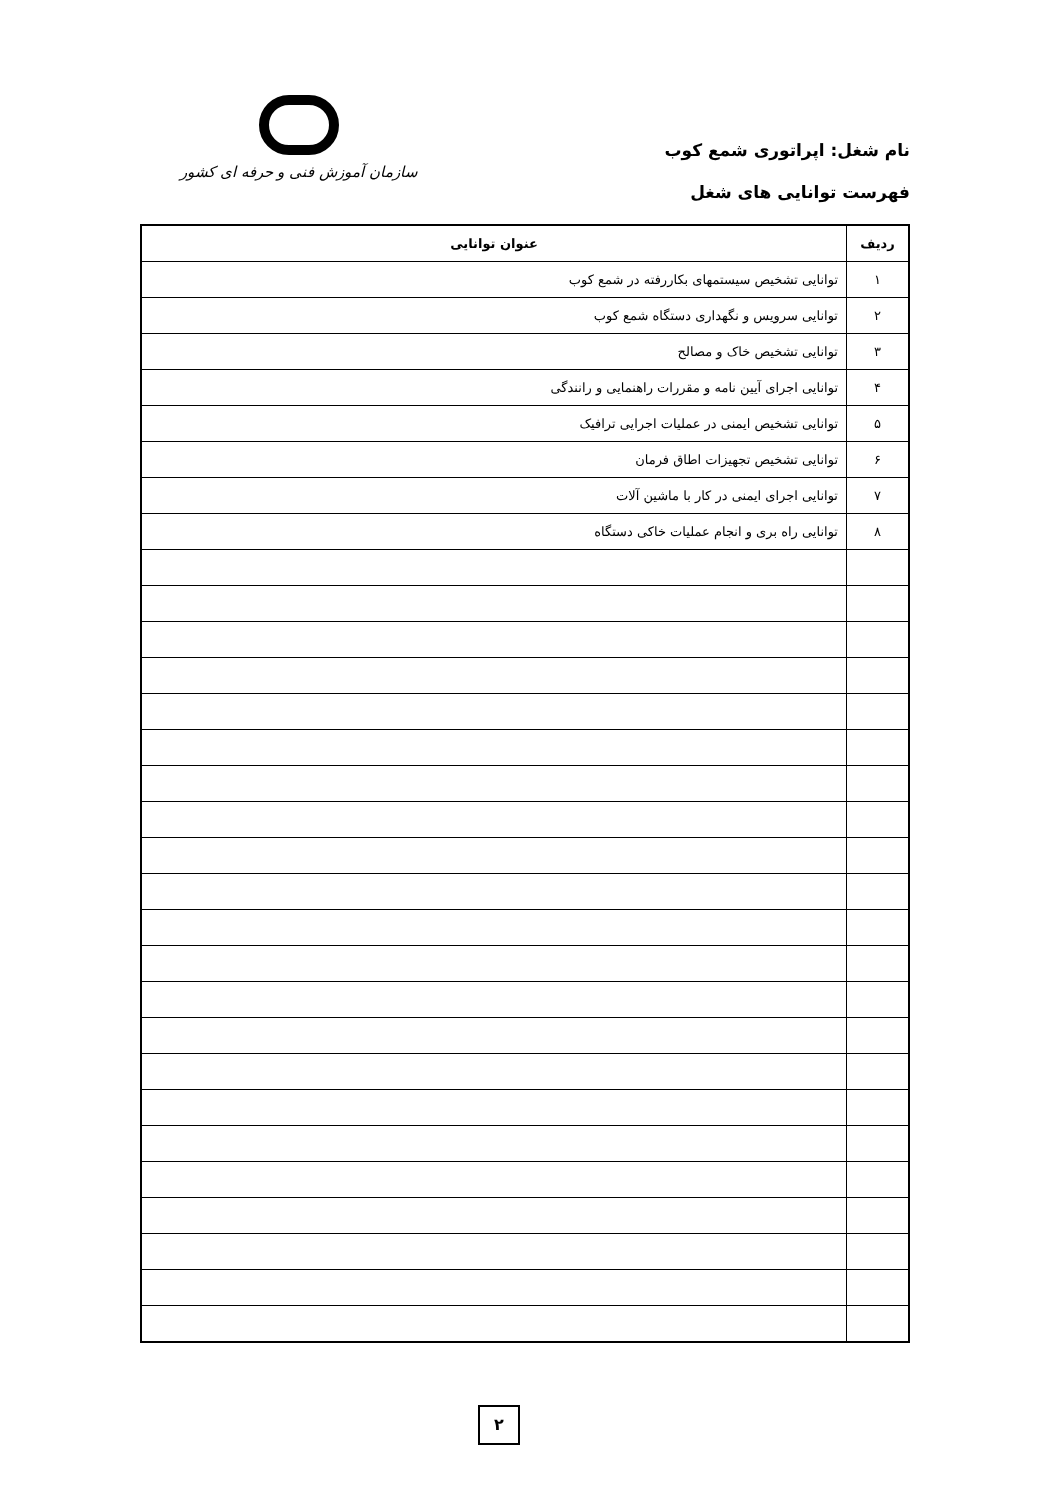نام شغل: اپراتوری شمع کوب
فهرست توانایی های شغل
سازمان آموزش فنی و حرفه ای کشور
| ردیف | عنوان توانایی |
| --- | --- |
| ۱ | توانایی تشخیص سیستمهای بکاررفته در شمع کوب |
| ۲ | توانایی سرویس و نگهداری دستگاه شمع کوب |
| ۳ | توانایی تشخیص خاک و مصالح |
| ۴ | توانایی اجرای آیین نامه و مقررات راهنمایی و رانندگی |
| ۵ | توانایی تشخیص ایمنی در عملیات اجرایی ترافیک |
| ۶ | توانایی تشخیص تجهیزات اطاق فرمان |
| ۷ | توانایی اجرای ایمنی در کار با ماشین آلات |
| ۸ | توانایی راه بری و انجام عملیات خاکی دستگاه |
۲